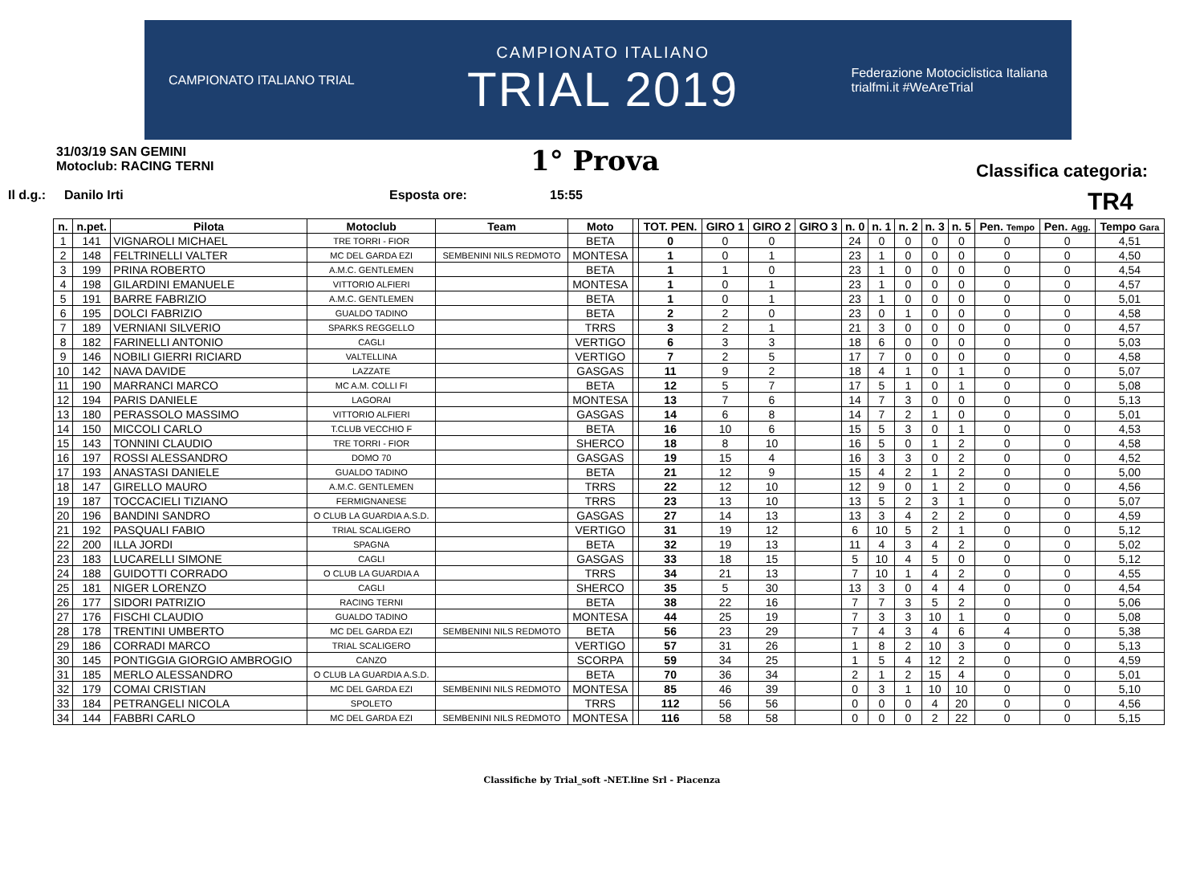CAMPIONATO ITALIANO TRIAL
CAMPIONATO ITALIANO
TRIAL 2019
Federazione Motociclistica Italiana
trialfmi.it #WeAreTrial
31/03/19 SAN GEMINI
Motoclub: RACING TERNI
1° Prova
Classifica categoria:
Il d.g.: Danilo Irti Esposta ore: 15:55 TR4
| n. | n.pet. | Pilota | Motoclub | Team | Moto | | TOT. PEN. | GIRO 1 | GIRO 2 | GIRO 3 | n. 0 | n. 1 | n. 2 | n. 3 | n. 5 | Pen. Tempo | Pen. Agg. | Tempo Gara |
| --- | --- | --- | --- | --- | --- | --- | --- | --- | --- | --- | --- | --- | --- | --- | --- | --- | --- | --- |
| 1 | 141 | VIGNAROLI MICHAEL | TRE TORRI - FIOR | | BETA | | 0 | 0 | 0 | | 24 | 0 | 0 | 0 | 0 | 0 | 0 | 4,51 |
| 2 | 148 | FELTRINELLI VALTER | MC DEL GARDA EZI | SEMBENINI NILS REDMOTO | MONTESA | | 1 | 0 | 1 | | 23 | 1 | 0 | 0 | 0 | 0 | 0 | 4,50 |
| 3 | 199 | PRINA ROBERTO | A.M.C. GENTLEMEN | | BETA | | 1 | 1 | 0 | | 23 | 1 | 0 | 0 | 0 | 0 | 0 | 4,54 |
| 4 | 198 | GILARDINI EMANUELE | VITTORIO ALFIERI | | MONTESA | | 1 | 0 | 1 | | 23 | 1 | 0 | 0 | 0 | 0 | 0 | 4,57 |
| 5 | 191 | BARRE FABRIZIO | A.M.C. GENTLEMEN | | BETA | | 1 | 0 | 1 | | 23 | 1 | 0 | 0 | 0 | 0 | 0 | 5,01 |
| 6 | 195 | DOLCI FABRIZIO | GUALDO TADINO | | BETA | | 2 | 2 | 0 | | 23 | 0 | 1 | 0 | 0 | 0 | 0 | 4,58 |
| 7 | 189 | VERNIANI SILVERIO | SPARKS REGGELLO | | TRRS | | 3 | 2 | 1 | | 21 | 3 | 0 | 0 | 0 | 0 | 0 | 4,57 |
| 8 | 182 | FARINELLI ANTONIO | CAGLI | | VERTIGO | | 6 | 3 | 3 | | 18 | 6 | 0 | 0 | 0 | 0 | 0 | 5,03 |
| 9 | 146 | NOBILI GIERRI RICIARD | VALTELLINA | | VERTIGO | | 7 | 2 | 5 | | 17 | 7 | 0 | 0 | 0 | 0 | 0 | 4,58 |
| 10 | 142 | NAVA DAVIDE | LAZZATE | | GASGAS | | 11 | 9 | 2 | | 18 | 4 | 1 | 0 | 1 | 0 | 0 | 5,07 |
| 11 | 190 | MARRANCI MARCO | MC A.M. COLLI FI | | BETA | | 12 | 5 | 7 | | 17 | 5 | 1 | 0 | 1 | 0 | 0 | 5,08 |
| 12 | 194 | PARIS DANIELE | LAGORAI | | MONTESA | | 13 | 7 | 6 | | 14 | 7 | 3 | 0 | 0 | 0 | 0 | 5,13 |
| 13 | 180 | PERASSOLO MASSIMO | VITTORIO ALFIERI | | GASGAS | | 14 | 6 | 8 | | 14 | 7 | 2 | 1 | 0 | 0 | 0 | 5,01 |
| 14 | 150 | MICCOLI CARLO | T.CLUB VECCHIO F | | BETA | | 16 | 10 | 6 | | 15 | 5 | 3 | 0 | 1 | 0 | 0 | 4,53 |
| 15 | 143 | TONNINI CLAUDIO | TRE TORRI - FIOR | | SHERCO | | 18 | 8 | 10 | | 16 | 5 | 0 | 1 | 2 | 0 | 0 | 4,58 |
| 16 | 197 | ROSSI ALESSANDRO | DOMO 70 | | GASGAS | | 19 | 15 | 4 | | 16 | 3 | 3 | 0 | 2 | 0 | 0 | 4,52 |
| 17 | 193 | ANASTASI DANIELE | GUALDO TADINO | | BETA | | 21 | 12 | 9 | | 15 | 4 | 2 | 1 | 2 | 0 | 0 | 5,00 |
| 18 | 147 | GIRELLO MAURO | A.M.C. GENTLEMEN | | TRRS | | 22 | 12 | 10 | | 12 | 9 | 0 | 1 | 2 | 0 | 0 | 4,56 |
| 19 | 187 | TOCCACIELI TIZIANO | FERMIGNANESE | | TRRS | | 23 | 13 | 10 | | 13 | 5 | 2 | 3 | 1 | 0 | 0 | 5,07 |
| 20 | 196 | BANDINI SANDRO | O CLUB LA GUARDIA A.S.D. | | GASGAS | | 27 | 14 | 13 | | 13 | 3 | 4 | 2 | 2 | 0 | 0 | 4,59 |
| 21 | 192 | PASQUALI FABIO | TRIAL SCALIGERO | | VERTIGO | | 31 | 19 | 12 | | 6 | 10 | 5 | 2 | 1 | 0 | 0 | 5,12 |
| 22 | 200 | ILLA JORDI | SPAGNA | | BETA | | 32 | 19 | 13 | | 11 | 4 | 3 | 4 | 2 | 0 | 0 | 5,02 |
| 23 | 183 | LUCARELLI SIMONE | CAGLI | | GASGAS | | 33 | 18 | 15 | | 5 | 10 | 4 | 5 | 0 | 0 | 0 | 5,12 |
| 24 | 188 | GUIDOTTI CORRADO | O CLUB LA GUARDIA A | | TRRS | | 34 | 21 | 13 | | 7 | 10 | 1 | 4 | 2 | 0 | 0 | 4,55 |
| 25 | 181 | NIGER LORENZO | CAGLI | | SHERCO | | 35 | 5 | 30 | | 13 | 3 | 0 | 4 | 4 | 0 | 0 | 4,54 |
| 26 | 177 | SIDORI PATRIZIO | RACING TERNI | | BETA | | 38 | 22 | 16 | | 7 | 7 | 3 | 5 | 2 | 0 | 0 | 5,06 |
| 27 | 176 | FISCHI CLAUDIO | GUALDO TADINO | | MONTESA | | 44 | 25 | 19 | | 7 | 3 | 3 | 10 | 1 | 0 | 0 | 5,08 |
| 28 | 178 | TRENTINI UMBERTO | MC DEL GARDA EZI | SEMBENINI NILS REDMOTO | BETA | | 56 | 23 | 29 | | 7 | 4 | 3 | 4 | 6 | 4 | 0 | 5,38 |
| 29 | 186 | CORRADI MARCO | TRIAL SCALIGERO | | VERTIGO | | 57 | 31 | 26 | | 1 | 8 | 2 | 10 | 3 | 0 | 0 | 5,13 |
| 30 | 145 | PONTIGGIA GIORGIO AMBROGIO | CANZO | | SCORPA | | 59 | 34 | 25 | | 1 | 5 | 4 | 12 | 2 | 0 | 0 | 4,59 |
| 31 | 185 | MERLO ALESSANDRO | O CLUB LA GUARDIA A.S.D. | | BETA | | 70 | 36 | 34 | | 2 | 1 | 2 | 15 | 4 | 0 | 0 | 5,01 |
| 32 | 179 | COMAI CRISTIAN | MC DEL GARDA EZI | SEMBENINI NILS REDMOTO | MONTESA | | 85 | 46 | 39 | | 0 | 3 | 1 | 10 | 10 | 0 | 0 | 5,10 |
| 33 | 184 | PETRANGELI NICOLA | SPOLETO | | TRRS | | 112 | 56 | 56 | | 0 | 0 | 0 | 4 | 20 | 0 | 0 | 4,56 |
| 34 | 144 | FABBRI CARLO | MC DEL GARDA EZI | SEMBENINI NILS REDMOTO | MONTESA | | 116 | 58 | 58 | | 0 | 0 | 0 | 2 | 22 | 0 | 0 | 5,15 |
Classifiche by Trial_soft -NET.line Srl - Piacenza